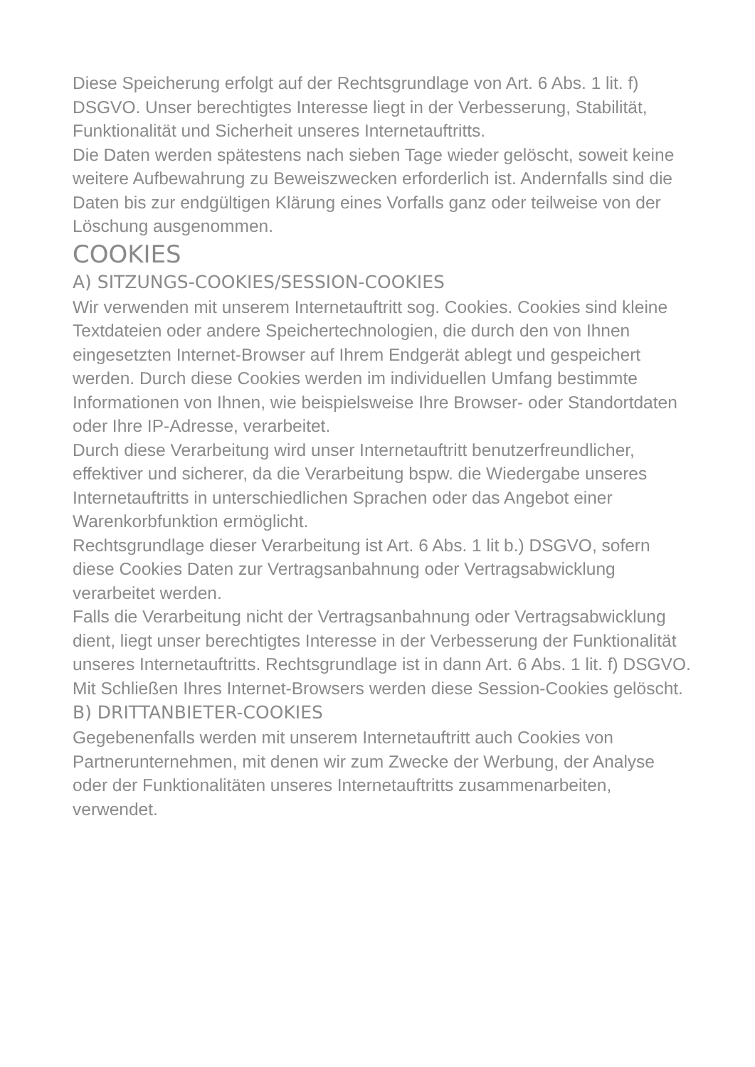Diese Speicherung erfolgt auf der Rechtsgrundlage von Art. 6 Abs. 1 lit. f) DSGVO. Unser berechtigtes Interesse liegt in der Verbesserung, Stabilität, Funktionalität und Sicherheit unseres Internetauftritts.
Die Daten werden spätestens nach sieben Tage wieder gelöscht, soweit keine weitere Aufbewahrung zu Beweiszwecken erforderlich ist. Andernfalls sind die Daten bis zur endgültigen Klärung eines Vorfalls ganz oder teilweise von der Löschung ausgenommen.
COOKIES
A) SITZUNGS-COOKIES/SESSION-COOKIES
Wir verwenden mit unserem Internetauftritt sog. Cookies. Cookies sind kleine Textdateien oder andere Speichertechnologien, die durch den von Ihnen eingesetzten Internet-Browser auf Ihrem Endgerät ablegt und gespeichert werden. Durch diese Cookies werden im individuellen Umfang bestimmte Informationen von Ihnen, wie beispielsweise Ihre Browser- oder Standortdaten oder Ihre IP-Adresse, verarbeitet.
Durch diese Verarbeitung wird unser Internetauftritt benutzerfreundlicher, effektiver und sicherer, da die Verarbeitung bspw. die Wiedergabe unseres Internetauftritts in unterschiedlichen Sprachen oder das Angebot einer Warenkorbfunktion ermöglicht.
Rechtsgrundlage dieser Verarbeitung ist Art. 6 Abs. 1 lit b.) DSGVO, sofern diese Cookies Daten zur Vertragsanbahnung oder Vertragsabwicklung verarbeitet werden.
Falls die Verarbeitung nicht der Vertragsanbahnung oder Vertragsabwicklung dient, liegt unser berechtigtes Interesse in der Verbesserung der Funktionalität unseres Internetauftritts. Rechtsgrundlage ist in dann Art. 6 Abs. 1 lit. f) DSGVO.
Mit Schließen Ihres Internet-Browsers werden diese Session-Cookies gelöscht.
B) DRITTANBIETER-COOKIES
Gegebenenfalls werden mit unserem Internetauftritt auch Cookies von Partnerunternehmen, mit denen wir zum Zwecke der Werbung, der Analyse oder der Funktionalitäten unseres Internetauftritts zusammenarbeiten, verwendet.